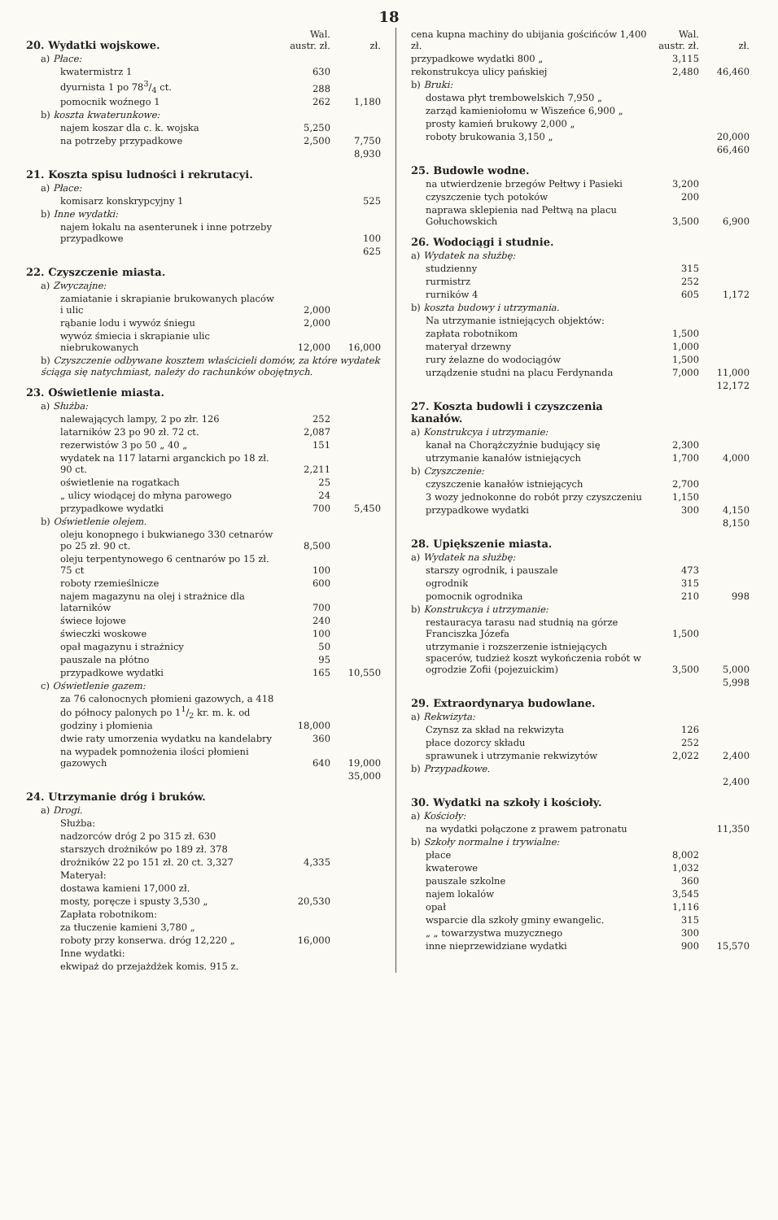18
| 20. Wydatki wojskowe. | Wal. austr. zł. | zł. |
| a) Płace: | | |
| kwatermistrz 1 | 630 | |
| dyurnista 1 po 783/4 ct. | 288 | |
| pomocnik woźnego 1 | 262 | 1,180 |
| b) koszta kwaterunkowe: | | |
| najem koszar dla c. k. wojska | 5,250 | |
| na potrzeby przypadkowe | 2,500 | 7,750 |
| | | 8,930 |
| 21. Koszta spisu ludności i rekrutacyi. | | |
| a) Płace: | | |
| komisarz konskrypcyjny 1 | | 525 |
| b) Inne wydatki: | | |
| najem łokalu na asenterunek i inne potrzeby przypadkowe | | 100 |
| | | 625 |
| 22. Czyszczenie miasta. | | |
| a) Zwyczajne: | | |
| zamiatanie i skrapianie brukowanych placów i ulic | 2,000 | |
| rąbanie lodu i wywóz śniegu | 2,000 | |
| wywóz śmiecia i skrapianie ulic niebrukowanych | 12,000 | 16,000 |
| b) Czyszczenie odbywane kosztem właścicieli domów, za które wydatek ściąga się natychmiast, należy do rachunków obojętnych. | | |
| 23. Oświetlenie miasta. | | |
| a) Służba: | | |
| nalewających lampy, 2 po złr. 126 | 252 | |
| latarników 23 po 90 zł. 72 ct. | 2,087 | |
| rezerwistów 3 po 50 „ 40 „ | 151 | |
| wydatek na 117 latarni arganckich po 18 zł. 90 ct. | 2,211 | |
| oświetlenie na rogatkach | 25 | |
| „ ulicy wiodącej do młyna parowego | 24 | |
| przypadkowe wydatki | 700 | 5,450 |
| b) Oświetlenie olejem. | | |
| oleju konopnego i bukwianego 330 cetnarów po 25 zł. 90 ct. | 8,500 | |
| oleju terpentynowego 6 centnarów po 15 zł. 75 ct | 100 | |
| roboty rzemieślnicze | 600 | |
| najem magazynu na olej i strażnice dla latarników | 700 | |
| świece łojowe | 240 | |
| świeczki woskowe | 100 | |
| opał magazynu i strażnicy | 50 | |
| pauszale na płótno | 95 | |
| przypadkowe wydatki | 165 | 10,550 |
| c) Oświetlenie gazem: | | |
| za 76 całonocnych płomieni gazowych, a 418 do północy palonych po 11/2 kr. m. k. od godziny i płomienia | 18,000 | |
| dwie raty umorzenia wydatku na kandelabry | 360 | |
| na wypadek pomnożenia ilości płomieni gazowych | 640 | 19,000 |
| | | 35,000 |
| 24. Utrzymanie dróg i bruków. | | |
| a) Drogi. | | |
| Służba: | | |
| nadzorców dróg 2 po 315 zł. 630 | | |
| starszych drożników po 189 zł. 378 | | |
| drożników 22 po 151 zł. 20 ct. 3,327 | 4,335 | |
| Materyał: | | |
| dostawa kamieni 17,000 zł. | | |
| mosty, poręcze i spusty 3,530 „ | 20,530 | |
| Zapłata robotnikom: | | |
| za tłuczenie kamieni 3,780 „ | | |
| roboty przy konserwa. dróg 12,220 „ | 16,000 | |
| Inne wydatki: | | |
| ekwipaż do przejażdżek komis. 915 z. | | |
| cena kupna machiny do ubijania gościńców 1,400 zł. | Wal. austr. zł. | zł. |
| przypadkowe wydatki 800 „ | 3,115 | |
| rekonstrukcya ulicy pańskiej | 2,480 | 46,460 |
| b) Bruki: | | |
| dostawa płyt trembowelskich 7,950 „ | | |
| zarząd kamieniołomu w Wiszeńce 6,900 „ | | |
| prosty kamień brukowy 2,000 „ | | |
| roboty brukowania 3,150 „ | | 20,000 |
| | | 66,460 |
| 25. Budowle wodne. | | |
| na utwierdzenie brzegów Pełtwy i Pasieki | 3,200 | |
| czyszczenie tych potoków | 200 | |
| naprawa sklepienia nad Pełtwą na placu Gołuchowskich | 3,500 | 6,900 |
| 26. Wodociągi i studnie. | | |
| a) Wydatek na służbę: | | |
| studzienny | 315 | |
| rurmistrz | 252 | |
| rurników 4 | 605 | 1,172 |
| b) koszta budowy i utrzymania. | | |
| Na utrzymanie istniejących objektów: | | |
| zapłata robotnikom | 1,500 | |
| materyał drzewny | 1,000 | |
| rury żelazne do wodociągów | 1,500 | |
| urządzenie studni na placu Ferdynanda | 7,000 | 11,000 |
| | | 12,172 |
| 27. Koszta budowli i czyszczenia kanałów. | | |
| a) Konstrukcya i utrzymanie: | | |
| kanał na Chorążczyźnie budujący się | 2,300 | |
| utrzymanie kanałów istniejących | 1,700 | 4,000 |
| b) Czyszczenie: | | |
| czyszczenie kanałów istniejących | 2,700 | |
| 3 wozy jednokonne do robót przy czyszczeniu | 1,150 | |
| przypadkowe wydatki | 300 | 4,150 |
| | | 8,150 |
| 28. Upiększenie miasta. | | |
| a) Wydatek na służbę: | | |
| starszy ogrodnik, i pauszale | 473 | |
| ogrodnik | 315 | |
| pomocnik ogrodnika | 210 | 998 |
| b) Konstrukcya i utrzymanie: | | |
| restauracya tarasu nad studnią na górze Franciszka Józefa | 1,500 | |
| utrzymanie i rozszerzenie istniejących spacerów, tudzież koszt wykończenia robót w ogrodzie Zofii (pojezuickim) | 3,500 | 5,000 |
| | | 5,998 |
| 29. Extraordynarya budowlane. | | |
| a) Rekwizyta: | | |
| Czynsz za skład na rekwizyta | 126 | |
| płace dozorcy składu | 252 | |
| sprawunek i utrzymanie rekwizytów | 2,022 | 2,400 |
| b) Przypadkowe. | | |
| | | 2,400 |
| 30. Wydatki na szkoły i kościoły. | | |
| a) Kościoły: | | |
| na wydatki połączone z prawem patronatu | | 11,350 |
| b) Szkoły normalne i trywialne: | | |
| płace | 8,002 | |
| kwaterowe | 1,032 | |
| pauszale szkolne | 360 | |
| najem lokalów | 3,545 | |
| opał | 1,116 | |
| wsparcie dla szkoły gminy ewangelic. | 315 | |
| „ „ towarzystwa muzycznego | 300 | |
| inne nieprzewidziane wydatki | 900 | 15,570 |